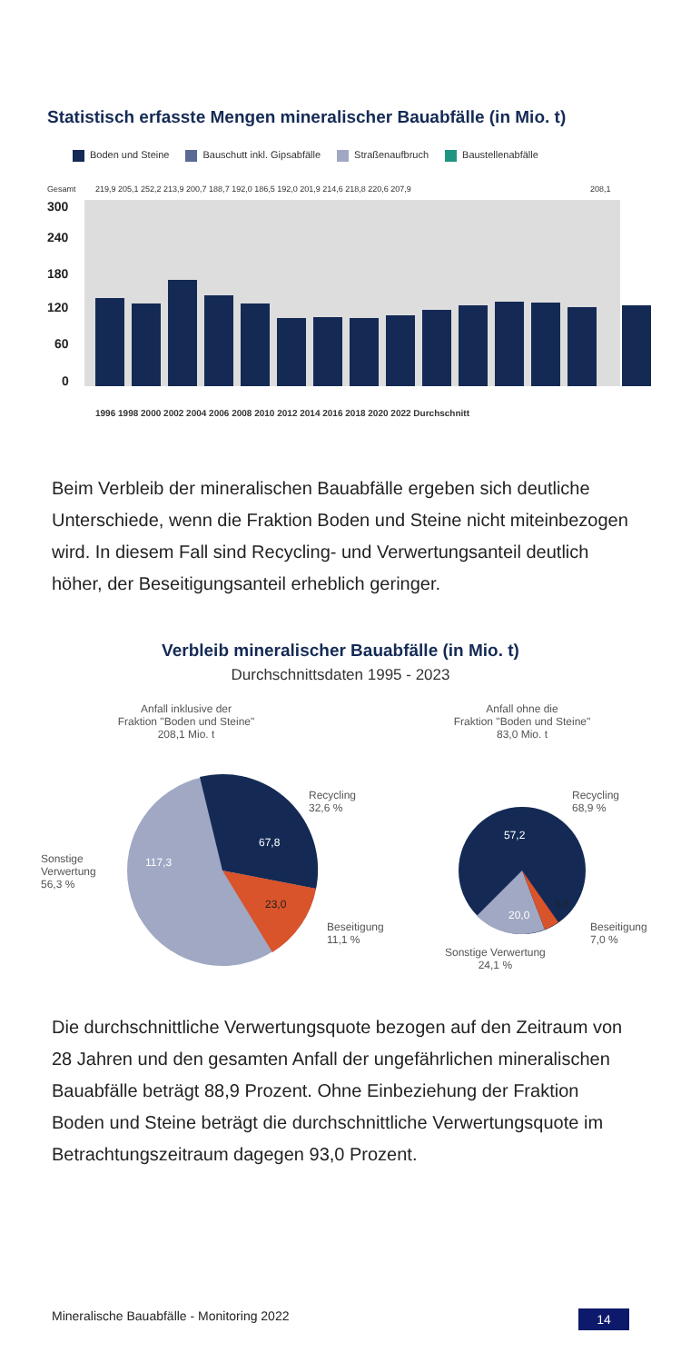Statistisch erfasste Mengen mineralischer Bauabfälle (in Mio. t)
Boden und Steine Bauschutt inkl. Gipsabfälle Straßenaufbruch Baustellenabfälle
Gesamt
219,9 205,1 252,2 213,9 200,7 188,7 192,0 186,5 192,0 201,9 214,6 218,8 220,6 207,9
208,1
300
240
180
120
60
0
1996 1998 2000 2002 2004 2006 2008 2010 2012 2014 2016 2018 2020 2022 Durchschnitt
Beim Verbleib der mineralischen Bauabfälle ergeben sich deutliche Unterschiede, wenn die Fraktion Boden und Steine nicht miteinbezogen wird. In diesem Fall sind Recycling- und Verwertungsanteil deutlich höher, der Beseitigungsanteil erheblich geringer.
Verbleib mineralischer Bauabfälle (in Mio. t)
Durchschnittsdaten 1995 - 2023
Anfall inklusive der
Fraktion "Boden und Steine"
208,1 Mio. t
117,3
67,8
23,0
Recycling
32,6 %
Sonstige
Verwertung
56,3 %
Beseitigung
11,1 %
Anfall ohne die
Fraktion "Boden und Steine"
83,0 Mio. t
57,2
20,0
5,8
Recycling
68,9 %
Beseitigung
7,0 %
Sonstige Verwertung
24,1 %
Die durchschnittliche Verwertungsquote bezogen auf den Zeitraum von 28 Jahren und den gesamten Anfall der ungefährlichen mineralischen Bauabfälle beträgt 88,9 Prozent. Ohne Einbeziehung der Fraktion Boden und Steine beträgt die durchschnittliche Verwertungsquote im Betrachtungszeitraum dagegen 93,0 Prozent.
Mineralische Bauabfälle - Monitoring 2022 14